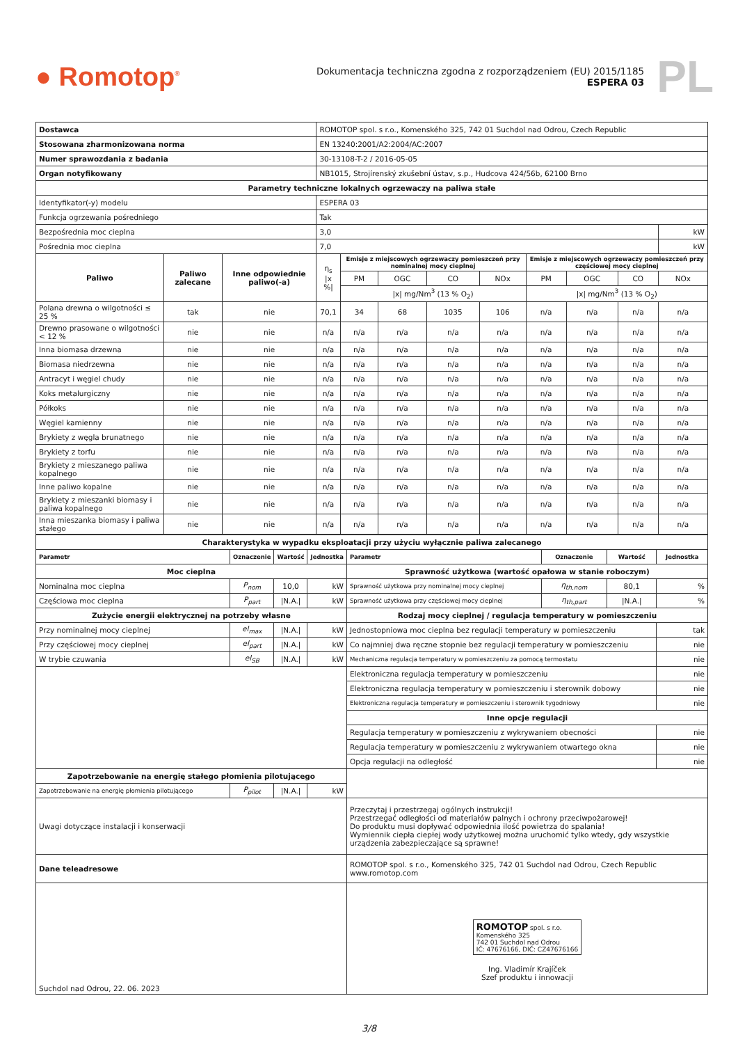● Romotop<sup>®</sup>
Dokumentacja techniczna zgodna z rozporządzeniem (EU) 2015/1185
ESPERA 03
PL
| Dostawca | | | ROMOTOP spol. s r.o., Komenského 325, 742 01 Suchdol nad Odrou, Czech Republic | | | | | | | | | |
| Stosowana zharmonizowana norma | | | EN 13240:2001/A2:2004/AC:2007 | | | | | | | | | |
| Numer sprawozdania z badania | | | 30-13108-T-2 / 2016-05-05 | | | | | | | | | |
| Organ notyfikowany | | | NB1015, Strojírenský zkušební ústav, s.p., Hudcova 424/56b, 62100 Brno | | | | | | | | | |
| Parametry techniczne lokalnych ogrzewaczy na paliwa stałe | | | | | | | | | | | | |
| Identyfikator(-y) modelu | | | ESPERA 03 | | | | | | | | | |
| Funkcja ogrzewania pośredniego | | | Tak | | | | | | | | | |
| Bezpośrednia moc cieplna | | | 3,0 | | | | | | | | | kW |
| Pośrednia moc cieplna | | | 7,0 | | | | | | | | | kW |
| Paliwo | Paliwo zalecane | Inne odpowiednie paliwo(-a) | η<sub>s</sub> /x %/ | Emisje z miejscowych ogrzewaczy pomieszczeń przy nominalnej mocy cieplnej | | | | Emisje z miejscowych ogrzewaczy pomieszczeń przy częściowej mocy cieplnej | | | | |
| | | | | PM | OGC | CO | NOx | PM | OGC | CO | NOx | |
| | | | | /x/ mg/Nm<sup>3</sup> (13 % O<sub>2</sub>) | | | | /x/ mg/Nm<sup>3</sup> (13 % O<sub>2</sub>) | | | | |
| Polana drewna o wilgotności ≤ 25 % | tak | nie | 70,1 | 34 | 68 | 1035 | 106 | n/a | n/a | n/a | n/a | |
| Drewno prasowane o wilgotności < 12 % | nie | nie | n/a | n/a | n/a | n/a | n/a | n/a | n/a | n/a | n/a | |
| Inna biomasa drzewna | nie | nie | n/a | n/a | n/a | n/a | n/a | n/a | n/a | n/a | n/a | |
| Biomasa niedrzewna | nie | nie | n/a | n/a | n/a | n/a | n/a | n/a | n/a | n/a | n/a | |
| Antracyt i węgiel chudy | nie | nie | n/a | n/a | n/a | n/a | n/a | n/a | n/a | n/a | n/a | |
| Koks metalurgiczny | nie | nie | n/a | n/a | n/a | n/a | n/a | n/a | n/a | n/a | n/a | |
| Półkoks | nie | nie | n/a | n/a | n/a | n/a | n/a | n/a | n/a | n/a | n/a | |
| Węgiel kamienny | nie | nie | n/a | n/a | n/a | n/a | n/a | n/a | n/a | n/a | n/a | |
| Brykiety z węgla brunatnego | nie | nie | n/a | n/a | n/a | n/a | n/a | n/a | n/a | n/a | n/a | |
| Brykiety z torfu | nie | nie | n/a | n/a | n/a | n/a | n/a | n/a | n/a | n/a | n/a | |
| Brykiety z mieszanego paliwa kopalnego | nie | nie | n/a | n/a | n/a | n/a | n/a | n/a | n/a | n/a | n/a | |
| Inne paliwo kopalne | nie | nie | n/a | n/a | n/a | n/a | n/a | n/a | n/a | n/a | n/a | |
| Brykiety z mieszanki biomasy i paliwa kopalnego | nie | nie | n/a | n/a | n/a | n/a | n/a | n/a | n/a | n/a | n/a | |
| Inna mieszanka biomasy i paliwa stałego | nie | nie | n/a | n/a | n/a | n/a | n/a | n/a | n/a | n/a | n/a | |
| Charakterystyka w wypadku eksploatacji przy użyciu wyłącznie paliwa zalecanego | | | | | | | |
| Parametr | Oznaczenie | Wartość | Jednostka | Parametr | Oznaczenie | Wartość | Jednostka |
| Moc cieplna | | | | Sprawność użytkowa (wartość opałowa w stanie roboczym) | | | |
| Nominalna moc cieplna | P<sub>nom</sub> | 10,0 | kW | Sprawność użytkowa przy nominalnej mocy cieplnej | η<sub>th,nom</sub> | 80,1 | % |
| Częściowa moc cieplna | P<sub>part</sub> | /N.A./ | kW | Sprawność użytkowa przy częściowej mocy cieplnej | η<sub>th,part</sub> | /N.A./ | % |
| Zużycie energii elektrycznej na potrzeby własne | | | | Rodzaj mocy cieplnej / regulacja temperatury w pomieszczeniu | | | |
| Przy nominalnej mocy cieplnej | el<sub>max</sub> | /N.A./ | kW | Jednostopniowa moc cieplna bez regulacji temperatury w pomieszczeniu | | | tak |
| Przy częściowej mocy cieplnej | el<sub>part</sub> | /N.A./ | kW | Co najmniej dwa ręczne stopnie bez regulacji temperatury w pomieszczeniu | | | nie |
| W trybie czuwania | el<sub>SB</sub> | /N.A./ | kW | Mechaniczna regulacja temperatury w pomieszczeniu za pomocą termostatu | | | nie |
| | | | | Elektroniczna regulacja temperatury w pomieszczeniu | | | nie |
| | | | | Elektroniczna regulacja temperatury w pomieszczeniu i sterownik dobowy | | | nie |
| | | | | Elektroniczna regulacja temperatury w pomieszczeniu i sterownik tygodniowy | | | nie |
| | | | | Inne opcje regulacji | | | |
| | | | | Regulacja temperatury w pomieszczeniu z wykrywaniem obecności | | | nie |
| | | | | Regulacja temperatury w pomieszczeniu z wykrywaniem otwartego okna | | | nie |
| | | | | Opcja regulacji na odległość | | | nie |
| Zapotrzebowanie na energię stałego płomienia pilotującego | | | | | | | |
| Zapotrzebowanie na energię płomienia pilotującego | P<sub>pilot</sub> | /N.A./ | kW | | | | |
| Uwagi dotyczące instalacji i konserwacji | | | | Przeczytaj i przestrzegaj ogólnych instrukcji! Przestrzegać odległości od materiałów palnych i ochrony przeciwpożarowej! Do produktu musi dopływać odpowiednia ilość powietrza do spalania! Wymiennik ciepła ciepłej wody użytkowej można uruchomić tylko wtedy, gdy wszystkie urządzenia zabezpieczające są sprawne! | | | |
| Dane teleadresowe | | | | ROMOTOP spol. s r.o., Komenského 325, 742 01 Suchdol nad Odrou, Czech Republic www.romotop.com | | | |
| Suchdol nad Odrou, 22. 06. 2023 | | | | ROMOTOP spol. s r.o. Komenského 325 742 01 Suchdol nad Odrou IČ: 47676166, DIČ: CZ47676166 Ing. Vladimír Krajíček Szef produktu i innowacji | | | |
3/8